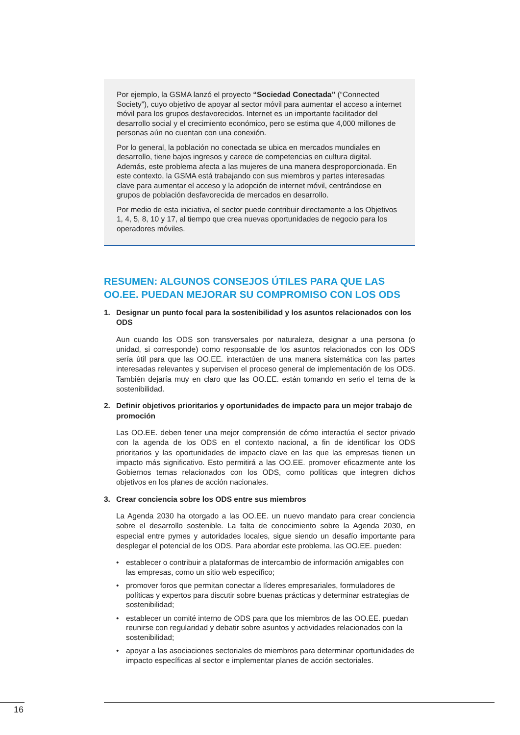Por ejemplo, la GSMA lanzó el proyecto “Sociedad Conectada” (“Connected Society”), cuyo objetivo de apoyar al sector móvil para aumentar el acceso a internet móvil para los grupos desfavorecidos. Internet es un importante facilitador del desarrollo social y el crecimiento económico, pero se estima que 4,000 millones de personas aún no cuentan con una conexión.
Por lo general, la población no conectada se ubica en mercados mundiales en desarrollo, tiene bajos ingresos y carece de competencias en cultura digital. Además, este problema afecta a las mujeres de una manera desproporcionada. En este contexto, la GSMA está trabajando con sus miembros y partes interesadas clave para aumentar el acceso y la adopción de internet móvil, centrándose en grupos de población desfavorecida de mercados en desarrollo.
Por medio de esta iniciativa, el sector puede contribuir directamente a los Objetivos 1, 4, 5, 8, 10 y 17, al tiempo que crea nuevas oportunidades de negocio para los operadores móviles.
RESUMEN: ALGUNOS CONSEJOS ÚTILES PARA QUE LAS OO.EE. PUEDAN MEJORAR SU COMPROMISO CON LOS ODS
1. Designar un punto focal para la sostenibilidad y los asuntos relacionados con los ODS
Aun cuando los ODS son transversales por naturaleza, designar a una persona (o unidad, si corresponde) como responsable de los asuntos relacionados con los ODS sería útil para que las OO.EE. interactúen de una manera sistemática con las partes interesadas relevantes y supervisen el proceso general de implementación de los ODS. También dejaría muy en claro que las OO.EE. están tomando en serio el tema de la sostenibilidad.
2. Definir objetivos prioritarios y oportunidades de impacto para un mejor trabajo de promoción
Las OO.EE. deben tener una mejor comprensión de cómo interactúa el sector privado con la agenda de los ODS en el contexto nacional, a fin de identificar los ODS prioritarios y las oportunidades de impacto clave en las que las empresas tienen un impacto más significativo. Esto permitirá a las OO.EE. promover eficazmente ante los Gobiernos temas relacionados con los ODS, como políticas que integren dichos objetivos en los planes de acción nacionales.
3. Crear conciencia sobre los ODS entre sus miembros
La Agenda 2030 ha otorgado a las OO.EE. un nuevo mandato para crear conciencia sobre el desarrollo sostenible. La falta de conocimiento sobre la Agenda 2030, en especial entre pymes y autoridades locales, sigue siendo un desafío importante para desplegar el potencial de los ODS. Para abordar este problema, las OO.EE. pueden:
• establecer o contribuir a plataformas de intercambio de información amigables con las empresas, como un sitio web específico;
• promover foros que permitan conectar a líderes empresariales, formuladores de políticas y expertos para discutir sobre buenas prácticas y determinar estrategias de sostenibilidad;
• establecer un comité interno de ODS para que los miembros de las OO.EE. puedan reunirse con regularidad y debatir sobre asuntos y actividades relacionados con la sostenibilidad;
• apoyar a las asociaciones sectoriales de miembros para determinar oportunidades de impacto específicas al sector e implementar planes de acción sectoriales.
16